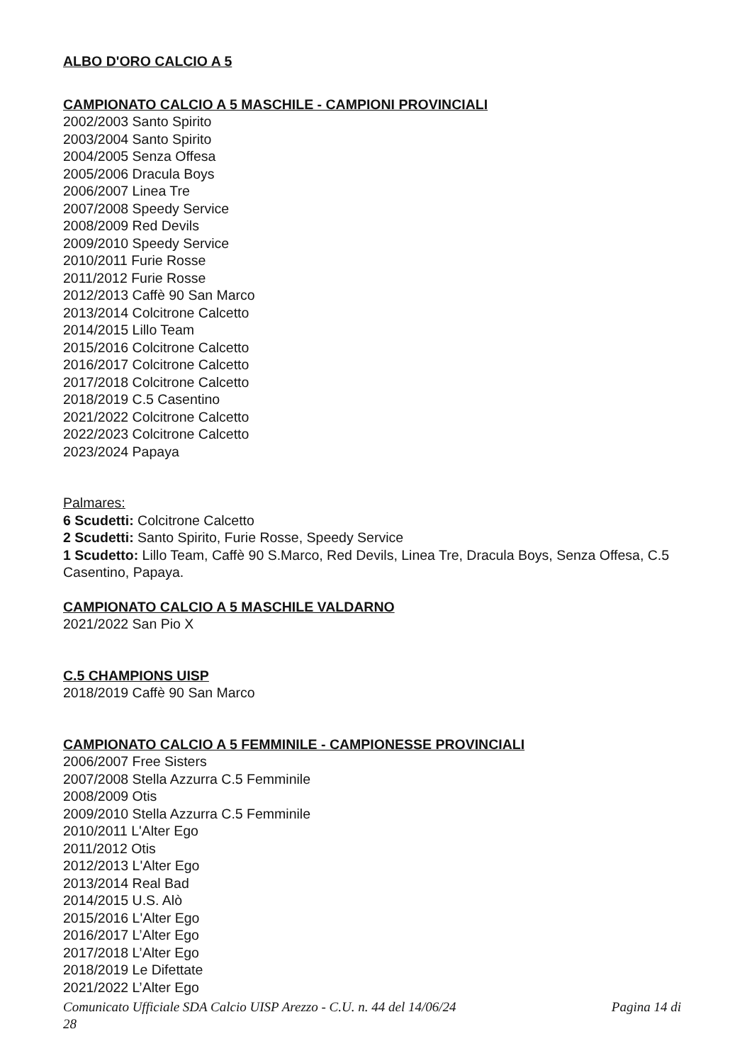ALBO D'ORO CALCIO A 5
CAMPIONATO CALCIO A 5 MASCHILE - CAMPIONI PROVINCIALI
2002/2003 Santo Spirito
2003/2004 Santo Spirito
2004/2005 Senza Offesa
2005/2006 Dracula Boys
2006/2007 Linea Tre
2007/2008 Speedy Service
2008/2009 Red Devils
2009/2010 Speedy Service
2010/2011 Furie Rosse
2011/2012 Furie Rosse
2012/2013 Caffè 90 San Marco
2013/2014 Colcitrone Calcetto
2014/2015 Lillo Team
2015/2016 Colcitrone Calcetto
2016/2017 Colcitrone Calcetto
2017/2018 Colcitrone Calcetto
2018/2019 C.5 Casentino
2021/2022 Colcitrone Calcetto
2022/2023 Colcitrone Calcetto
2023/2024 Papaya
Palmares:
6 Scudetti: Colcitrone Calcetto
2 Scudetti: Santo Spirito, Furie Rosse, Speedy Service
1 Scudetto: Lillo Team, Caffè 90 S.Marco, Red Devils, Linea Tre, Dracula Boys, Senza Offesa, C.5 Casentino, Papaya.
CAMPIONATO CALCIO A 5 MASCHILE VALDARNO
2021/2022 San Pio X
C.5 CHAMPIONS UISP
2018/2019 Caffè 90 San Marco
CAMPIONATO CALCIO A 5 FEMMINILE - CAMPIONESSE PROVINCIALI
2006/2007 Free Sisters
2007/2008 Stella Azzurra C.5 Femminile
2008/2009 Otis
2009/2010 Stella Azzurra C.5 Femminile
2010/2011 L'Alter Ego
2011/2012 Otis
2012/2013 L'Alter Ego
2013/2014 Real Bad
2014/2015 U.S. Alò
2015/2016 L'Alter Ego
2016/2017 L’Alter Ego
2017/2018 L’Alter Ego
2018/2019 Le Difettate
2021/2022 L’Alter Ego
Comunicato Ufficiale SDA Calcio UISP Arezzo - C.U. n. 44 del 14/06/24 Pagina 14 di
28